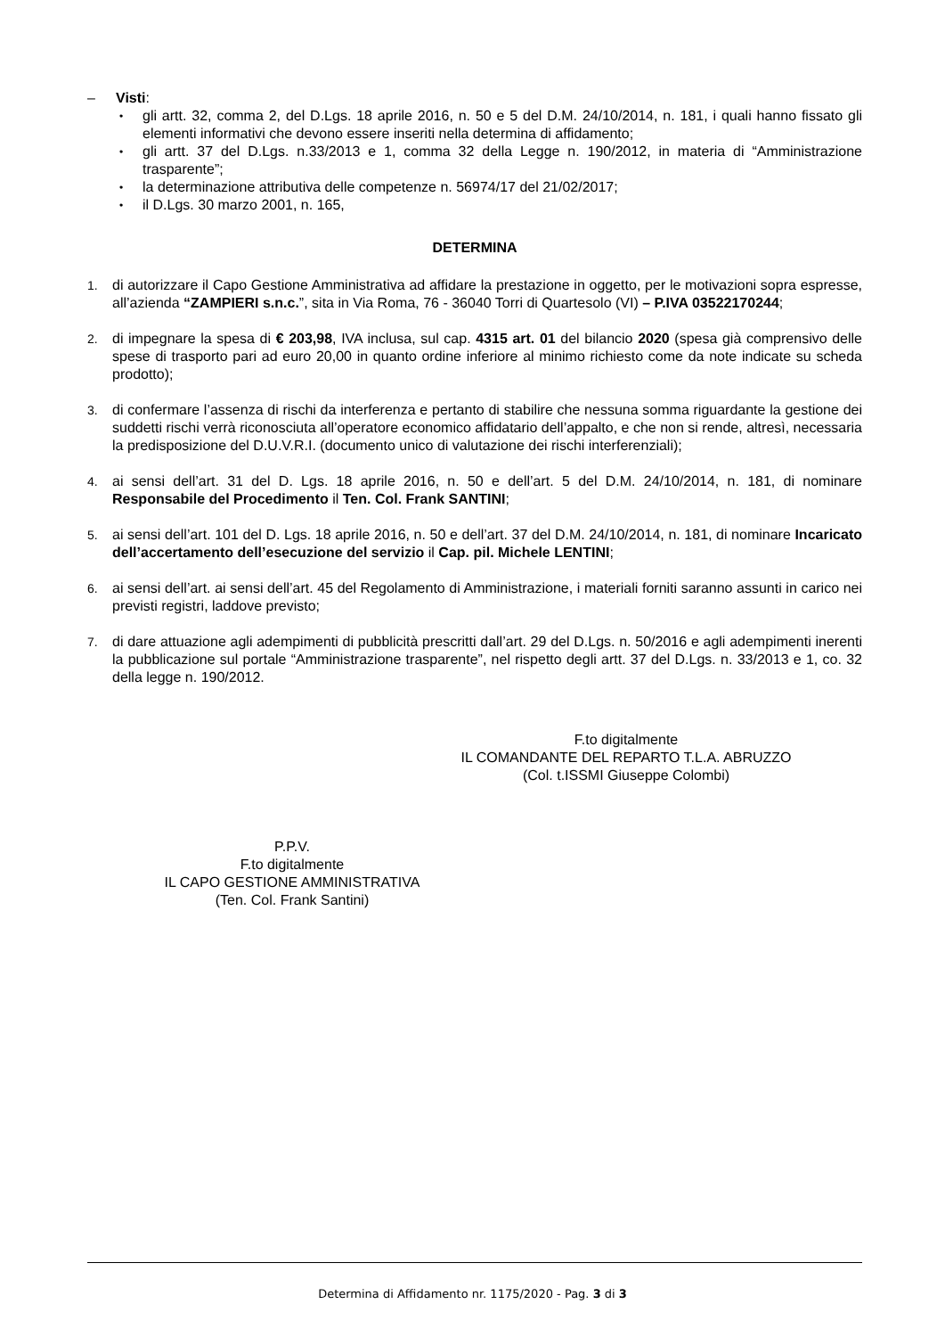– Visti:
•
gli artt. 32, comma 2, del D.Lgs. 18 aprile 2016, n. 50 e 5 del D.M. 24/10/2014, n. 181, i quali hanno fissato gli elementi informativi che devono essere inseriti nella determina di affidamento;
•
gli artt. 37 del D.Lgs. n.33/2013 e 1, comma 32 della Legge n. 190/2012, in materia di “Amministrazione trasparente”;
•
la determinazione attributiva delle competenze n. 56974/17 del 21/02/2017;
•
il D.Lgs. 30 marzo 2001, n. 165,
DETERMINA
1. di autorizzare il Capo Gestione Amministrativa ad affidare la prestazione in oggetto, per le motivazioni sopra espresse, all’azienda “ZAMPIERI s.n.c.”, sita in Via Roma, 76 - 36040 Torri di Quartesolo (VI) – P.IVA 03522170244;
2. di impegnare la spesa di € 203,98, IVA inclusa, sul cap. 4315 art. 01 del bilancio 2020 (spesa già comprensivo delle spese di trasporto pari ad euro 20,00 in quanto ordine inferiore al minimo richiesto come da note indicate su scheda prodotto);
3. di confermare l’assenza di rischi da interferenza e pertanto di stabilire che nessuna somma riguardante la gestione dei suddetti rischi verrà riconosciuta all’operatore economico affidatario dell’appalto, e che non si rende, altresì, necessaria la predisposizione del D.U.V.R.I. (documento unico di valutazione dei rischi interferenziali);
4. ai sensi dell’art. 31 del D. Lgs. 18 aprile 2016, n. 50 e dell’art. 5 del D.M. 24/10/2014, n. 181, di nominare Responsabile del Procedimento il Ten. Col. Frank SANTINI;
5. ai sensi dell’art. 101 del D. Lgs. 18 aprile 2016, n. 50 e dell’art. 37 del D.M. 24/10/2014, n. 181, di nominare Incaricato dell’accertamento dell’esecuzione del servizio il Cap. pil. Michele LENTINI;
6. ai sensi dell’art. ai sensi dell’art. 45 del Regolamento di Amministrazione, i materiali forniti saranno assunti in carico nei previsti registri, laddove previsto;
7. di dare attuazione agli adempimenti di pubblicità prescritti dall’art. 29 del D.Lgs. n. 50/2016 e agli adempimenti inerenti la pubblicazione sul portale “Amministrazione trasparente”, nel rispetto degli artt. 37 del D.Lgs. n. 33/2013 e 1, co. 32 della legge n. 190/2012.
F.to digitalmente
IL COMANDANTE DEL REPARTO T.L.A. ABRUZZO
(Col. t.ISSMI Giuseppe Colombi)
P.P.V.
F.to digitalmente
IL CAPO GESTIONE AMMINISTRATIVA
(Ten. Col. Frank Santini)
Determina di Affidamento nr. 1175/2020 - Pag. 3 di 3